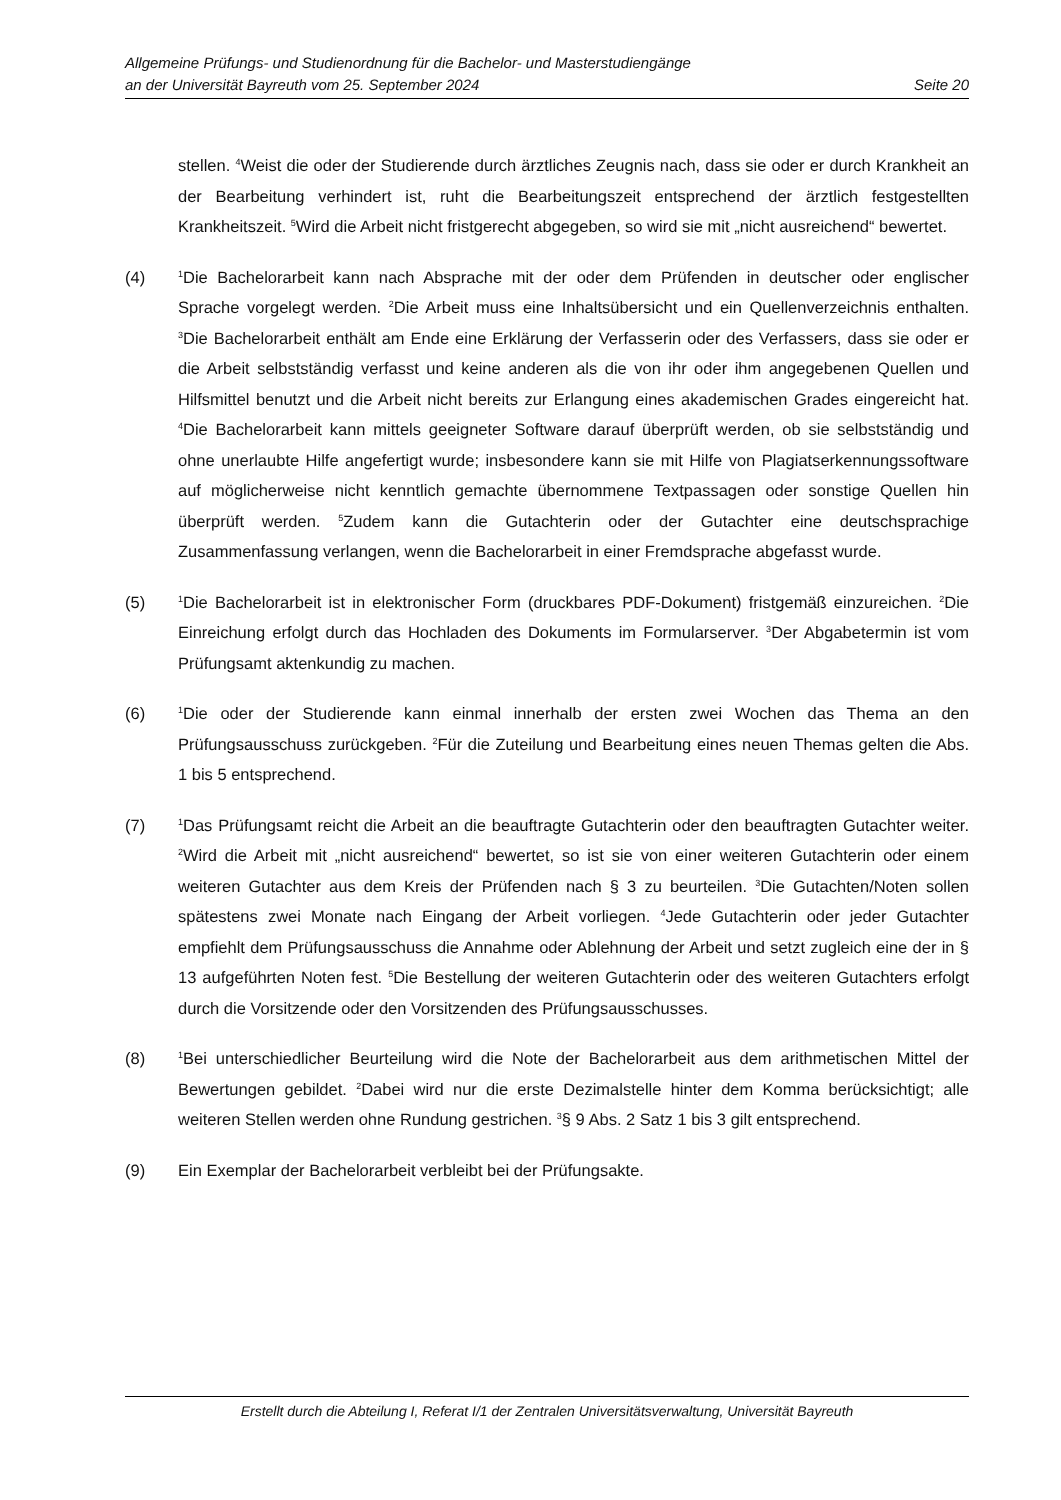Allgemeine Prüfungs- und Studienordnung für die Bachelor- und Masterstudiengänge
an der Universität Bayreuth vom 25. September 2024 Seite 20
stellen. <sup>4</sup>Weist die oder der Studierende durch ärztliches Zeugnis nach, dass sie oder er durch Krankheit an der Bearbeitung verhindert ist, ruht die Bearbeitungszeit entsprechend der ärztlich festgestellten Krankheitszeit. <sup>5</sup>Wird die Arbeit nicht fristgerecht abgegeben, so wird sie mit „nicht ausreichend“ bewertet.
(4)
<sup>1</sup> Die Bachelorarbeit kann nach Absprache mit der oder dem Prüfenden in deutscher oder englischer Sprache vorgelegt werden. <sup>2</sup>Die Arbeit muss eine Inhaltsübersicht und ein Quellenverzeichnis enthalten. <sup>3</sup>Die Bachelorarbeit enthält am Ende eine Erklärung der Verfasserin oder des Verfassers, dass sie oder er die Arbeit selbstständig verfasst und keine anderen als die von ihr oder ihm angegebenen Quellen und Hilfsmittel benutzt und die Arbeit nicht bereits zur Erlangung eines akademischen Grades eingereicht hat. <sup>4</sup>Die Bachelorarbeit kann mittels geeigneter Software darauf überprüft werden, ob sie selbstständig und ohne unerlaubte Hilfe angefertigt wurde; insbesondere kann sie mit Hilfe von Plagiatserkennungssoftware auf möglicherweise nicht kenntlich gemachte übernommene Textpassagen oder sonstige Quellen hin überprüft werden. <sup>5</sup>Zudem kann die Gutachterin oder der Gutachter eine deutschsprachige Zusammenfassung verlangen, wenn die Bachelorarbeit in einer Fremdsprache abgefasst wurde.
(5)
<sup>1</sup> Die Bachelorarbeit ist in elektronischer Form (druckbares PDF-Dokument) fristgemäß einzureichen. <sup>2</sup>Die Einreichung erfolgt durch das Hochladen des Dokuments im Formularserver. <sup>3</sup>Der Abgabetermin ist vom Prüfungsamt aktenkundig zu machen.
(6)
<sup>1</sup> Die oder der Studierende kann einmal innerhalb der ersten zwei Wochen das Thema an den Prüfungsausschuss zurückgeben. <sup>2</sup>Für die Zuteilung und Bearbeitung eines neuen Themas gelten die Abs. 1 bis 5 entsprechend.
(7)
<sup>1</sup> Das Prüfungsamt reicht die Arbeit an die beauftragte Gutachterin oder den beauftragten Gutachter weiter. <sup>2</sup>Wird die Arbeit mit „nicht ausreichend“ bewertet, so ist sie von einer weiteren Gutachterin oder einem weiteren Gutachter aus dem Kreis der Prüfenden nach § 3 zu beurteilen. <sup>3</sup>Die Gutachten/Noten sollen spätestens zwei Monate nach Eingang der Arbeit vorliegen. <sup>4</sup>Jede Gutachterin oder jeder Gutachter empfiehlt dem Prüfungsausschuss die Annahme oder Ablehnung der Arbeit und setzt zugleich eine der in § 13 aufgeführten Noten fest. <sup>5</sup>Die Bestellung der weiteren Gutachterin oder des weiteren Gutachters erfolgt durch die Vorsitzende oder den Vorsitzenden des Prüfungsausschusses.
(8)
<sup>1</sup> Bei unterschiedlicher Beurteilung wird die Note der Bachelorarbeit aus dem arithmetischen Mittel der Bewertungen gebildet. <sup>2</sup>Dabei wird nur die erste Dezimalstelle hinter dem Komma berücksichtigt; alle weiteren Stellen werden ohne Rundung gestrichen. <sup>3</sup>§ 9 Abs. 2 Satz 1 bis 3 gilt entsprechend.
(9) Ein Exemplar der Bachelorarbeit verbleibt bei der Prüfungsakte.
Erstellt durch die Abteilung I, Referat I/1 der Zentralen Universitätsverwaltung, Universität Bayreuth